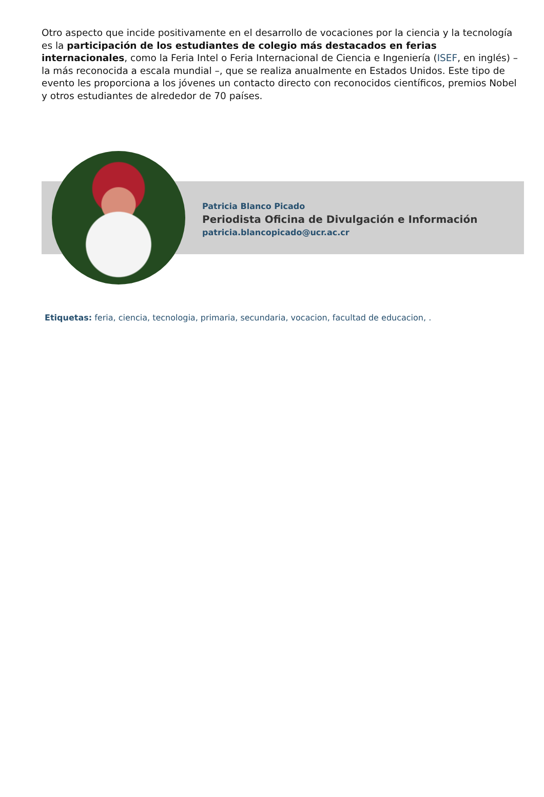Otro aspecto que incide positivamente en el desarrollo de vocaciones por la ciencia y la tecnología es la participación de los estudiantes de colegio más destacados en ferias internacionales, como la Feria Intel o Feria Internacional de Ciencia e Ingeniería (ISEF, en inglés) –la más reconocida a escala mundial –, que se realiza anualmente en Estados Unidos. Este tipo de evento les proporciona a los jóvenes un contacto directo con reconocidos científicos, premios Nobel y otros estudiantes de alrededor de 70 países.
Patricia Blanco Picado
Periodista Oficina de Divulgación e Información
patricia.blancopicado@ucr.ac.cr
Etiquetas: feria, ciencia, tecnologia, primaria, secundaria, vocacion, facultad de educacion, .